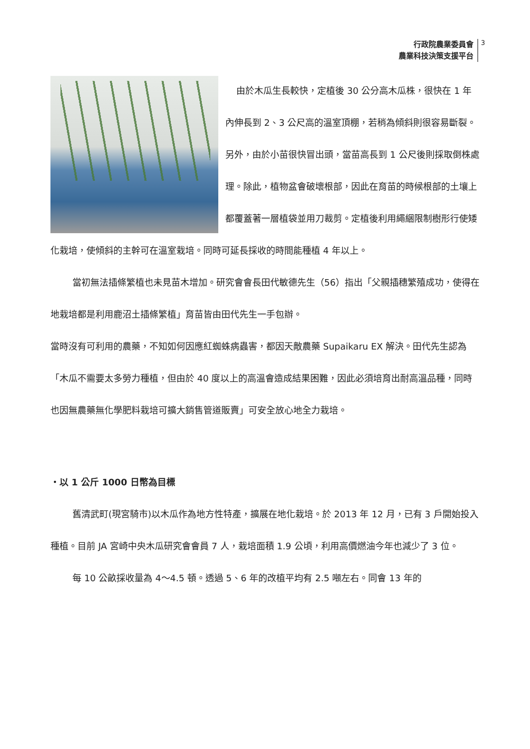行政院農業委員會
農業科技決策支援平台
3
由於木瓜生長較快，定植後 30 公分高木瓜株，很快在 1 年內伸長到 2、3 公尺高的溫室頂棚，若稍為傾斜則很容易斷裂。另外，由於小苗很快冒出頭，當苗高長到 1 公尺後則採取倒株處理。除此，植物盆會破壞根部，因此在育苗的時候根部的土壤上都覆蓋著一層植袋並用刀裁剪。定植後利用繩綑限制樹形行使矮化栽培，使傾斜的主幹可在溫室栽培。同時可延長採收的時間能種植 4 年以上。
當初無法插條繁植也未見苗木增加。研究會會長田代敏德先生（56）指出「父親插穗繁殖成功，使得在地栽培都是利用鹿沼土插條繁植」育苗皆由田代先生一手包辦。
當時沒有可利用的農藥，不知如何因應紅蜘蛛病蟲害，都因天敵農藥 Supaikaru EX 解決。田代先生認為「木瓜不需要太多勞力種植，但由於 40 度以上的高溫會造成結果困難，因此必須培育出耐高溫品種，同時也因無農藥無化學肥料栽培可擴大銷售管道販賣」可安全放心地全力栽培。
・以 1 公斤 1000 日幣為目標
舊清武町(現宮騎市)以木瓜作為地方性特產，擴展在地化栽培。於 2013 年 12 月，已有 3 戶開始投入種植。目前 JA 宮崎中央木瓜研究會會員 7 人，栽培面積 1.9 公頃，利用高價燃油今年也減少了 3 位。
每 10 公畝採收量為 4～4.5 頓。透過 5、6 年的改植平均有 2.5 噸左右。同會 13 年的